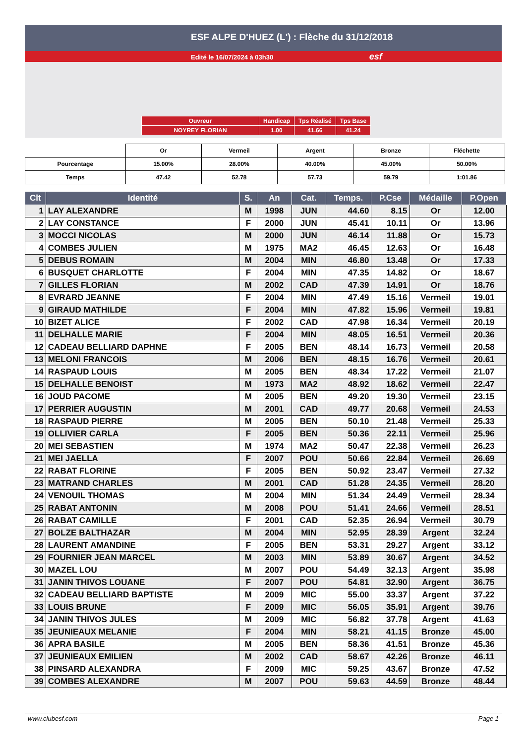ESF ALPE D'HUEZ (L') : Flèche du 31/12/2018
Edité le 16/07/2024 à 03h30 esf
| Ouvreur | Handicap | Tps Réalisé | Tps Base |
| NOYREY FLORIAN | 1.00 | 41.66 | 41.24 |
| | Or | Vermeil | Argent | Bronze | Fléchette |
| Pourcentage | 15.00% | 28.00% | 40.00% | 45.00% | 50.00% |
| Temps | 47.42 | 52.78 | 57.73 | 59.79 | 1:01.86 |
| Clt | Identité | S. | An | Cat. | Temps. | P.Cse | Médaille | P.Open |
| --- | --- | --- | --- | --- | --- | --- | --- | --- |
| 1 | LAY ALEXANDRE | M | 1998 | JUN | 44.60 | 8.15 | Or | 12.00 |
| 2 | LAY CONSTANCE | F | 2000 | JUN | 45.41 | 10.11 | Or | 13.96 |
| 3 | MOCCI NICOLAS | M | 2000 | JUN | 46.14 | 11.88 | Or | 15.73 |
| 4 | COMBES JULIEN | M | 1975 | MA2 | 46.45 | 12.63 | Or | 16.48 |
| 5 | DEBUS ROMAIN | M | 2004 | MIN | 46.80 | 13.48 | Or | 17.33 |
| 6 | BUSQUET CHARLOTTE | F | 2004 | MIN | 47.35 | 14.82 | Or | 18.67 |
| 7 | GILLES FLORIAN | M | 2002 | CAD | 47.39 | 14.91 | Or | 18.76 |
| 8 | EVRARD JEANNE | F | 2004 | MIN | 47.49 | 15.16 | Vermeil | 19.01 |
| 9 | GIRAUD MATHILDE | F | 2004 | MIN | 47.82 | 15.96 | Vermeil | 19.81 |
| 10 | BIZET ALICE | F | 2002 | CAD | 47.98 | 16.34 | Vermeil | 20.19 |
| 11 | DELHALLE MARIE | F | 2004 | MIN | 48.05 | 16.51 | Vermeil | 20.36 |
| 12 | CADEAU BELLIARD DAPHNE | F | 2005 | BEN | 48.14 | 16.73 | Vermeil | 20.58 |
| 13 | MELONI FRANCOIS | M | 2006 | BEN | 48.15 | 16.76 | Vermeil | 20.61 |
| 14 | RASPAUD LOUIS | M | 2005 | BEN | 48.34 | 17.22 | Vermeil | 21.07 |
| 15 | DELHALLE BENOIST | M | 1973 | MA2 | 48.92 | 18.62 | Vermeil | 22.47 |
| 16 | JOUD PACOME | M | 2005 | BEN | 49.20 | 19.30 | Vermeil | 23.15 |
| 17 | PERRIER AUGUSTIN | M | 2001 | CAD | 49.77 | 20.68 | Vermeil | 24.53 |
| 18 | RASPAUD PIERRE | M | 2005 | BEN | 50.10 | 21.48 | Vermeil | 25.33 |
| 19 | OLLIVIER CARLA | F | 2005 | BEN | 50.36 | 22.11 | Vermeil | 25.96 |
| 20 | MEI SEBASTIEN | M | 1974 | MA2 | 50.47 | 22.38 | Vermeil | 26.23 |
| 21 | MEI JAELLA | F | 2007 | POU | 50.66 | 22.84 | Vermeil | 26.69 |
| 22 | RABAT FLORINE | F | 2005 | BEN | 50.92 | 23.47 | Vermeil | 27.32 |
| 23 | MATRAND CHARLES | M | 2001 | CAD | 51.28 | 24.35 | Vermeil | 28.20 |
| 24 | VENOUIL THOMAS | M | 2004 | MIN | 51.34 | 24.49 | Vermeil | 28.34 |
| 25 | RABAT ANTONIN | M | 2008 | POU | 51.41 | 24.66 | Vermeil | 28.51 |
| 26 | RABAT CAMILLE | F | 2001 | CAD | 52.35 | 26.94 | Vermeil | 30.79 |
| 27 | BOLZE BALTHAZAR | M | 2004 | MIN | 52.95 | 28.39 | Argent | 32.24 |
| 28 | LAURENT AMANDINE | F | 2005 | BEN | 53.31 | 29.27 | Argent | 33.12 |
| 29 | FOURNIER JEAN MARCEL | M | 2003 | MIN | 53.89 | 30.67 | Argent | 34.52 |
| 30 | MAZEL LOU | M | 2007 | POU | 54.49 | 32.13 | Argent | 35.98 |
| 31 | JANIN THIVOS LOUANE | F | 2007 | POU | 54.81 | 32.90 | Argent | 36.75 |
| 32 | CADEAU BELLIARD BAPTISTE | M | 2009 | MIC | 55.00 | 33.37 | Argent | 37.22 |
| 33 | LOUIS BRUNE | F | 2009 | MIC | 56.05 | 35.91 | Argent | 39.76 |
| 34 | JANIN THIVOS JULES | M | 2009 | MIC | 56.82 | 37.78 | Argent | 41.63 |
| 35 | JEUNIEAUX MELANIE | F | 2004 | MIN | 58.21 | 41.15 | Bronze | 45.00 |
| 36 | APRA BASILE | M | 2005 | BEN | 58.36 | 41.51 | Bronze | 45.36 |
| 37 | JEUNIEAUX EMILIEN | M | 2002 | CAD | 58.67 | 42.26 | Bronze | 46.11 |
| 38 | PINSARD ALEXANDRA | F | 2009 | MIC | 59.25 | 43.67 | Bronze | 47.52 |
| 39 | COMBES ALEXANDRE | M | 2007 | POU | 59.63 | 44.59 | Bronze | 48.44 |
www.clubesf.com Page 1